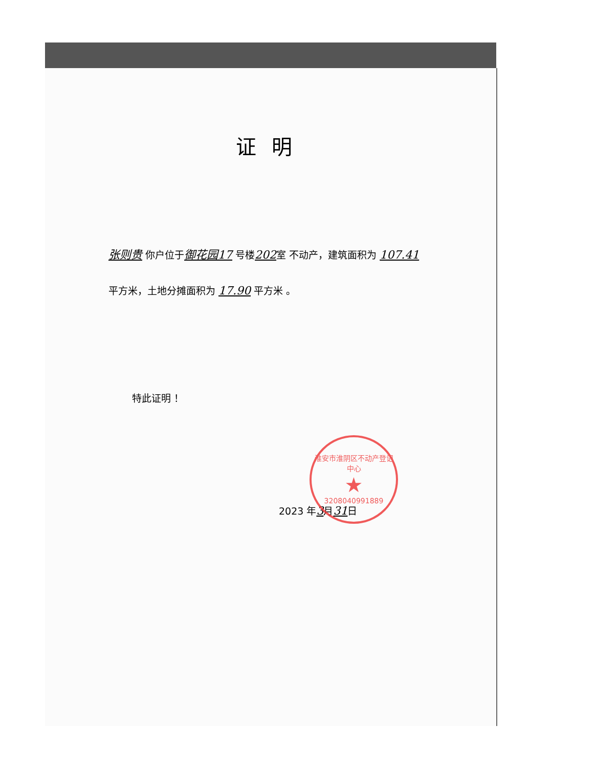证明
张则贵 你户位于御花园17 号楼202室 不动产，建筑面积为 107.41平方米，土地分摊面积为 17.90 平方米 。
特此证明 ！
2023 年3月31日
淮安市淮阴区不动产登记中心
★
3208040991889